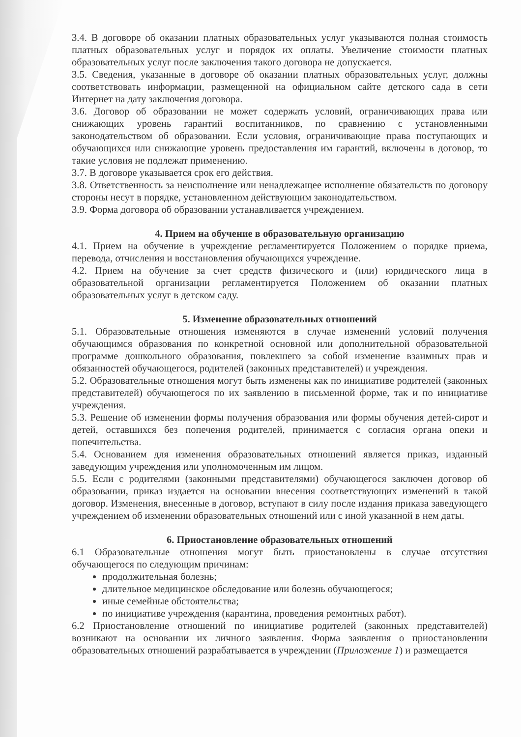3.4. В договоре об оказании платных образовательных услуг указываются полная стоимость платных образовательных услуг и порядок их оплаты. Увеличение стоимости платных образовательных услуг после заключения такого договора не допускается.
3.5. Сведения, указанные в договоре об оказании платных образовательных услуг, должны соответствовать информации, размещенной на официальном сайте детского сада в сети Интернет на дату заключения договора.
3.6. Договор об образовании не может содержать условий, ограничивающих права или снижающих уровень гарантий воспитанников, по сравнению с установленными законодательством об образовании. Если условия, ограничивающие права поступающих и обучающихся или снижающие уровень предоставления им гарантий, включены в договор, то такие условия не подлежат применению.
3.7. В договоре указывается срок его действия.
3.8. Ответственность за неисполнение или ненадлежащее исполнение обязательств по договору стороны несут в порядке, установленном действующим законодательством.
3.9. Форма договора об образовании устанавливается учреждением.
4. Прием на обучение в образовательную организацию
4.1. Прием на обучение в учреждение регламентируется Положением о порядке приема, перевода, отчисления и восстановления обучающихся учреждение.
4.2. Прием на обучение за счет средств физического и (или) юридического лица в образовательной организации регламентируется Положением об оказании платных образовательных услуг в детском саду.
5. Изменение образовательных отношений
5.1. Образовательные отношения изменяются в случае изменений условий получения обучающимся образования по конкретной основной или дополнительной образовательной программе дошкольного образования, повлекшего за собой изменение взаимных прав и обязанностей обучающегося, родителей (законных представителей) и учреждения.
5.2. Образовательные отношения могут быть изменены как по инициативе родителей (законных представителей) обучающегося по их заявлению в письменной форме, так и по инициативе учреждения.
5.3. Решение об изменении формы получения образования или формы обучения детей-сирот и детей, оставшихся без попечения родителей, принимается с согласия органа опеки и попечительства.
5.4. Основанием для изменения образовательных отношений является приказ, изданный заведующим учреждения или уполномоченным им лицом.
5.5. Если с родителями (законными представителями) обучающегося заключен договор об образовании, приказ издается на основании внесения соответствующих изменений в такой договор. Изменения, внесенные в договор, вступают в силу после издания приказа заведующего учреждением об изменении образовательных отношений или с иной указанной в нем даты.
6. Приостановление образовательных отношений
6.1 Образовательные отношения могут быть приостановлены в случае отсутствия обучающегося по следующим причинам:
продолжительная болезнь;
длительное медицинское обследование или болезнь обучающегося;
иные семейные обстоятельства;
по инициативе учреждения (карантина, проведения ремонтных работ).
6.2 Приостановление отношений по инициативе родителей (законных представителей) возникают на основании их личного заявления. Форма заявления о приостановлении образовательных отношений разрабатывается в учреждении (Приложение 1) и размещается